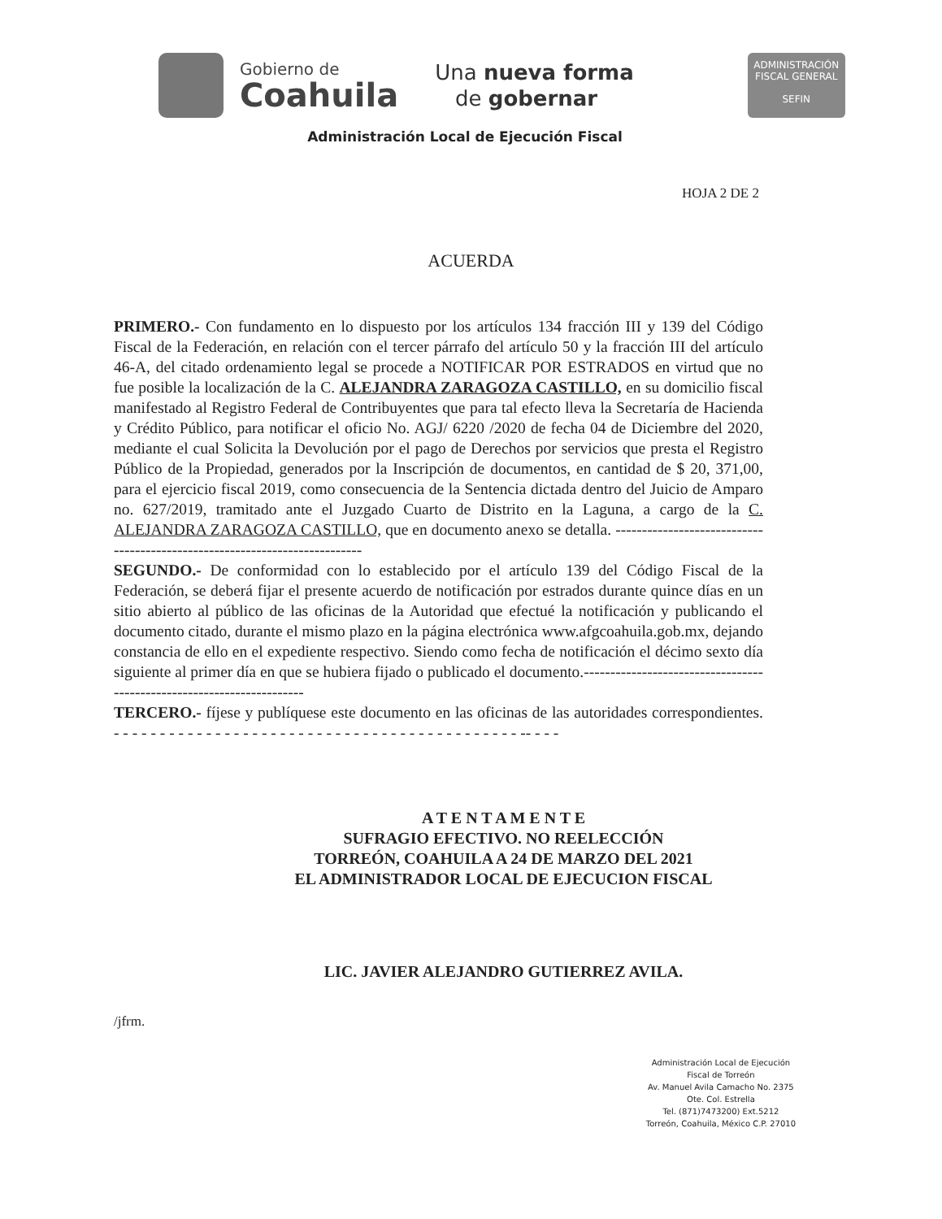Gobierno de
Coahuila
Una nueva forma
de gobernar
ADMINISTRACIÓN
FISCAL GENERAL
SEFIN
Administración Local de Ejecución Fiscal
HOJA 2 DE 2
ACUERDA
PRIMERO.- Con fundamento en lo dispuesto por los artículos 134 fracción III y 139 del Código Fiscal de la Federación, en relación con el tercer párrafo del artículo 50 y la fracción III del artículo 46-A, del citado ordenamiento legal se procede a NOTIFICAR POR ESTRADOS en virtud que no fue posible la localización de la C. ALEJANDRA ZARAGOZA CASTILLO, en su domicilio fiscal manifestado al Registro Federal de Contribuyentes que para tal efecto lleva la Secretaría de Hacienda y Crédito Público, para notificar el oficio No. AGJ/ 6220 /2020 de fecha 04 de Diciembre del 2020, mediante el cual Solicita la Devolución por el pago de Derechos por servicios que presta el Registro Público de la Propiedad, generados por la Inscripción de documentos, en cantidad de $ 20, 371,00, para el ejercicio fiscal 2019, como consecuencia de la Sentencia dictada dentro del Juicio de Amparo no. 627/2019, tramitado ante el Juzgado Cuarto de Distrito en la Laguna, a cargo de la C. ALEJANDRA ZARAGOZA CASTILLO, que en documento anexo se detalla. ---------------------------------------------------------------------------
SEGUNDO.- De conformidad con lo establecido por el artículo 139 del Código Fiscal de la Federación, se deberá fijar el presente acuerdo de notificación por estrados durante quince días en un sitio abierto al público de las oficinas de la Autoridad que efectué la notificación y publicando el documento citado, durante el mismo plazo en la página electrónica www.afgcoahuila.gob.mx, dejando constancia de ello en el expediente respectivo. Siendo como fecha de notificación el décimo sexto día siguiente al primer día en que se hubiera fijado o publicado el documento.----------------------------------------------------------------------
TERCERO.- fíjese y publíquese este documento en las oficinas de las autoridades correspondientes. - - - - - - - - - - - - - - - - - - - - - - - - - - - - - - - - - - - - - - - - - - - - -- - - -
A T E N T A M E N T E
SUFRAGIO EFECTIVO. NO REELECCIÓN
TORREÓN, COAHUILA A 24 DE MARZO DEL 2021
EL ADMINISTRADOR LOCAL DE EJECUCION FISCAL
LIC. JAVIER ALEJANDRO GUTIERREZ AVILA.
/jfrm.
Administración Local de Ejecución
Fiscal de Torreón
Av. Manuel Avila Camacho No. 2375
Ote. Col. Estrella
Tel. (871)7473200) Ext.5212
Torreón, Coahuila, México C.P. 27010